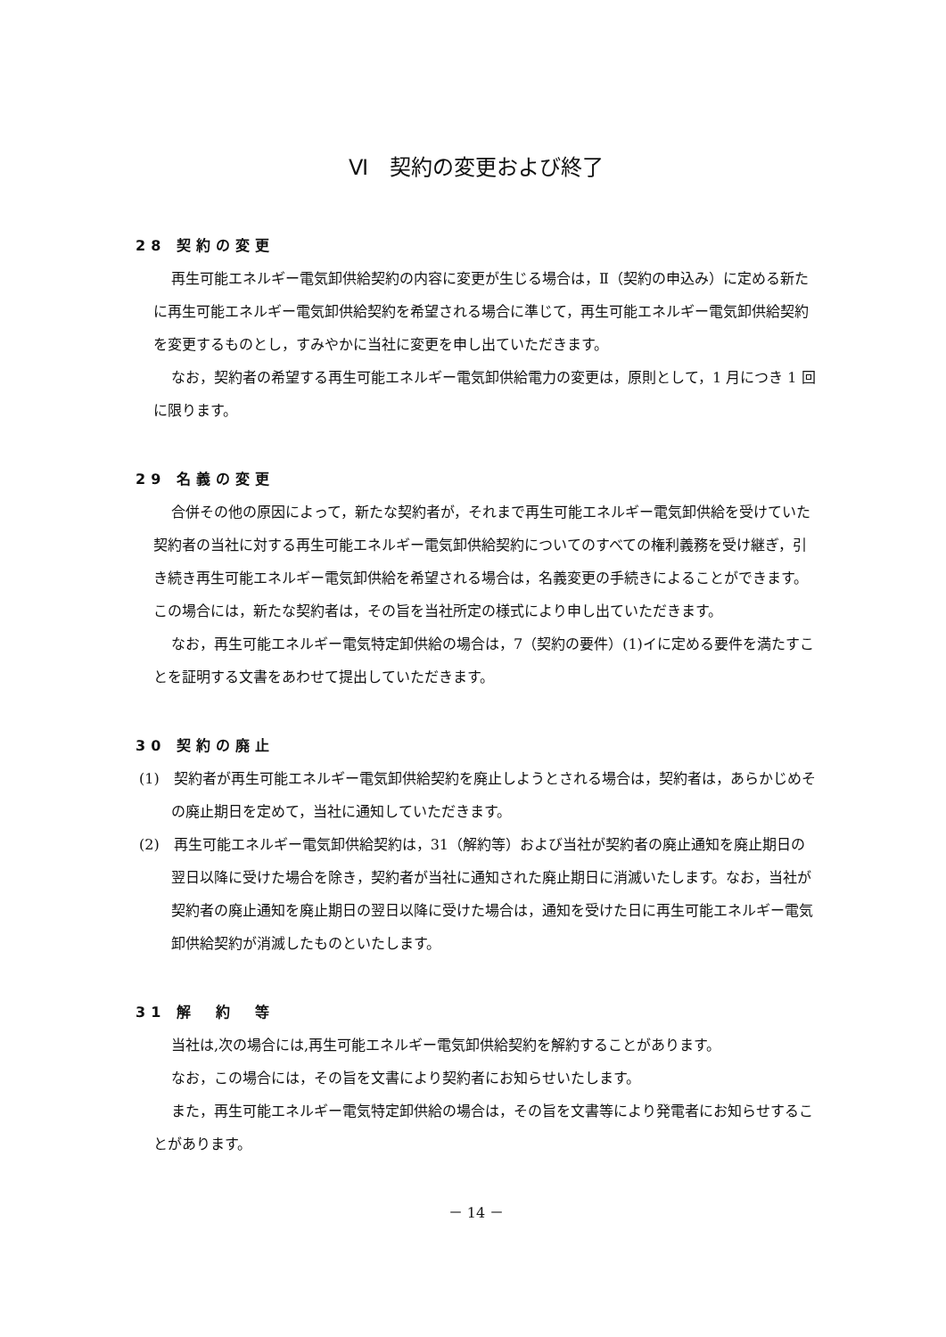Ⅵ　契約の変更および終了
28 契約の変更
再生可能エネルギー電気卸供給契約の内容に変更が生じる場合は，Ⅱ（契約の申込み）に定める新たに再生可能エネルギー電気卸供給契約を希望される場合に準じて，再生可能エネルギー電気卸供給契約を変更するものとし，すみやかに当社に変更を申し出ていただきます。
なお，契約者の希望する再生可能エネルギー電気卸供給電力の変更は，原則として，1 月につき 1 回に限ります。
29 名義の変更
合併その他の原因によって，新たな契約者が，それまで再生可能エネルギー電気卸供給を受けていた契約者の当社に対する再生可能エネルギー電気卸供給契約についてのすべての権利義務を受け継ぎ，引き続き再生可能エネルギー電気卸供給を希望される場合は，名義変更の手続きによることができます。この場合には，新たな契約者は，その旨を当社所定の様式により申し出ていただきます。
なお，再生可能エネルギー電気特定卸供給の場合は，7（契約の要件）(1)イに定める要件を満たすことを証明する文書をあわせて提出していただきます。
30 契約の廃止
(1)　契約者が再生可能エネルギー電気卸供給契約を廃止しようとされる場合は，契約者は，あらかじめその廃止期日を定めて，当社に通知していただきます。
(2)　再生可能エネルギー電気卸供給契約は，31（解約等）および当社が契約者の廃止通知を廃止期日の翌日以降に受けた場合を除き，契約者が当社に通知された廃止期日に消滅いたします。なお，当社が契約者の廃止通知を廃止期日の翌日以降に受けた場合は，通知を受けた日に再生可能エネルギー電気卸供給契約が消滅したものといたします。
31 解　約　等
当社は,次の場合には,再生可能エネルギー電気卸供給契約を解約することがあります。
なお，この場合には，その旨を文書により契約者にお知らせいたします。
また，再生可能エネルギー電気特定卸供給の場合は，その旨を文書等により発電者にお知らせすることがあります。
－ 14 －